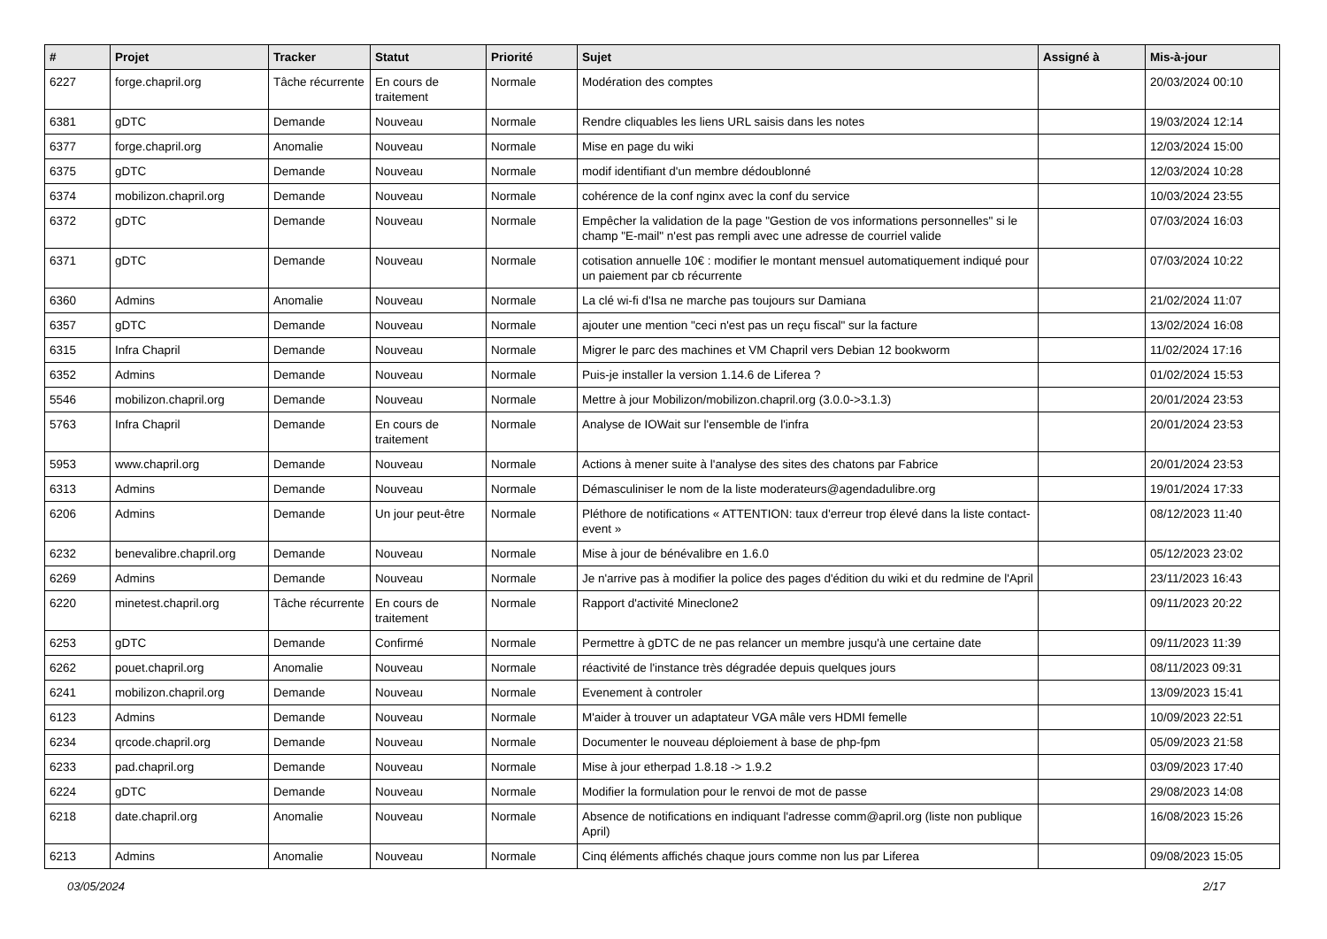| # | Projet | Tracker | Statut | Priorité | Sujet | Assigné à | Mis-à-jour |
| --- | --- | --- | --- | --- | --- | --- | --- |
| 6227 | forge.chapril.org | Tâche récurrente | En cours de traitement | Normale | Modération des comptes | | 20/03/2024 00:10 |
| 6381 | gDTC | Demande | Nouveau | Normale | Rendre cliquables les liens URL saisis dans les notes | | 19/03/2024 12:14 |
| 6377 | forge.chapril.org | Anomalie | Nouveau | Normale | Mise en page du wiki | | 12/03/2024 15:00 |
| 6375 | gDTC | Demande | Nouveau | Normale | modif identifiant d'un membre dédoublonné | | 12/03/2024 10:28 |
| 6374 | mobilizon.chapril.org | Demande | Nouveau | Normale | cohérence de la conf nginx avec la conf du service | | 10/03/2024 23:55 |
| 6372 | gDTC | Demande | Nouveau | Normale | Empêcher la validation de la page "Gestion de vos informations personnelles" si le champ "E-mail" n'est pas rempli avec une adresse de courriel valide | | 07/03/2024 16:03 |
| 6371 | gDTC | Demande | Nouveau | Normale | cotisation annuelle 10€ : modifier le montant mensuel automatiquement indiqué pour un paiement par cb récurrente | | 07/03/2024 10:22 |
| 6360 | Admins | Anomalie | Nouveau | Normale | La clé wi-fi d'Isa ne marche pas toujours sur Damiana | | 21/02/2024 11:07 |
| 6357 | gDTC | Demande | Nouveau | Normale | ajouter une mention "ceci n'est pas un reçu fiscal" sur la facture | | 13/02/2024 16:08 |
| 6315 | Infra Chapril | Demande | Nouveau | Normale | Migrer le parc des machines et VM Chapril vers Debian 12 bookworm | | 11/02/2024 17:16 |
| 6352 | Admins | Demande | Nouveau | Normale | Puis-je installer la version 1.14.6 de Liferea ? | | 01/02/2024 15:53 |
| 5546 | mobilizon.chapril.org | Demande | Nouveau | Normale | Mettre à jour Mobilizon/mobilizon.chapril.org (3.0.0->3.1.3) | | 20/01/2024 23:53 |
| 5763 | Infra Chapril | Demande | En cours de traitement | Normale | Analyse de IOWait sur l'ensemble de l'infra | | 20/01/2024 23:53 |
| 5953 | www.chapril.org | Demande | Nouveau | Normale | Actions à mener suite à l'analyse des sites des chatons par Fabrice | | 20/01/2024 23:53 |
| 6313 | Admins | Demande | Nouveau | Normale | Démasculiniser le nom de la liste moderateurs@agendadulibre.org | | 19/01/2024 17:33 |
| 6206 | Admins | Demande | Un jour peut-être | Normale | Pléthore de notifications « ATTENTION: taux d'erreur trop élevé dans la liste contact-event » | | 08/12/2023 11:40 |
| 6232 | benevalibre.chapril.org | Demande | Nouveau | Normale | Mise à jour de bénévalibre en 1.6.0 | | 05/12/2023 23:02 |
| 6269 | Admins | Demande | Nouveau | Normale | Je n'arrive pas à modifier la police des pages d'édition du wiki et du redmine de l'April | | 23/11/2023 16:43 |
| 6220 | minetest.chapril.org | Tâche récurrente | En cours de traitement | Normale | Rapport d'activité Mineclone2 | | 09/11/2023 20:22 |
| 6253 | gDTC | Demande | Confirmé | Normale | Permettre à gDTC de ne pas relancer un membre jusqu'à une certaine date | | 09/11/2023 11:39 |
| 6262 | pouet.chapril.org | Anomalie | Nouveau | Normale | réactivité de l'instance très dégradée depuis quelques jours | | 08/11/2023 09:31 |
| 6241 | mobilizon.chapril.org | Demande | Nouveau | Normale | Evenement à controler | | 13/09/2023 15:41 |
| 6123 | Admins | Demande | Nouveau | Normale | M'aider à trouver un adaptateur VGA mâle vers HDMI femelle | | 10/09/2023 22:51 |
| 6234 | qrcode.chapril.org | Demande | Nouveau | Normale | Documenter le nouveau déploiement à base de php-fpm | | 05/09/2023 21:58 |
| 6233 | pad.chapril.org | Demande | Nouveau | Normale | Mise à jour etherpad 1.8.18 -> 1.9.2 | | 03/09/2023 17:40 |
| 6224 | gDTC | Demande | Nouveau | Normale | Modifier la formulation pour le renvoi de mot de passe | | 29/08/2023 14:08 |
| 6218 | date.chapril.org | Anomalie | Nouveau | Normale | Absence de notifications en indiquant l'adresse comm@april.org (liste non publique April) | | 16/08/2023 15:26 |
| 6213 | Admins | Anomalie | Nouveau | Normale | Cinq éléments affichés chaque jours comme non lus par Liferea | | 09/08/2023 15:05 |
03/05/2024 2/17